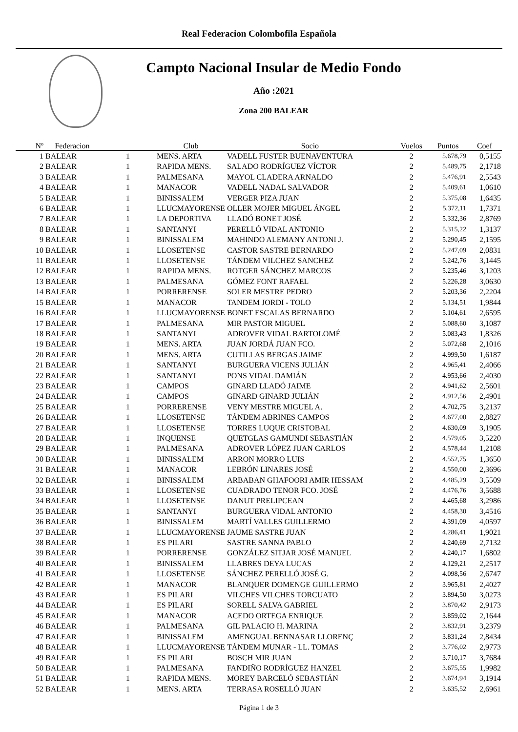Real Federacion Colombofila Española
Campto Nacional Insular de Medio Fondo
Año :2021
Zona 200 BALEAR
| Nº | Federacion | | Club | Socio | Vuelos | Puntos | Coef |
| --- | --- | --- | --- | --- | --- | --- | --- |
| 1 | BALEAR | 1 | MENS. ARTA | VADELL FUSTER BUENAVENTURA | 2 | 5.678,79 | 0,5155 |
| 2 | BALEAR | 1 | RAPIDA MENS. | SALADO RODRÍGUEZ VÍCTOR | 2 | 5.489,75 | 2,1718 |
| 3 | BALEAR | 1 | PALMESANA | MAYOL CLADERA ARNALDO | 2 | 5.476,91 | 2,5543 |
| 4 | BALEAR | 1 | MANACOR | VADELL NADAL SALVADOR | 2 | 5.409,61 | 1,0610 |
| 5 | BALEAR | 1 | BINISSALEM | VERGER PIZA JUAN | 2 | 5.375,08 | 1,6435 |
| 6 | BALEAR | 1 | LLUCMAYORENSE | OLLER MOJER MIGUEL ÁNGEL | 2 | 5.372,11 | 1,7371 |
| 7 | BALEAR | 1 | LA DEPORTIVA | LLADÓ BONET JOSÉ | 2 | 5.332,36 | 2,8769 |
| 8 | BALEAR | 1 | SANTANYI | PERELLÓ VIDAL ANTONIO | 2 | 5.315,22 | 1,3137 |
| 9 | BALEAR | 1 | BINISSALEM | MAHINDO ALEMANY ANTONI J. | 2 | 5.290,45 | 2,1595 |
| 10 | BALEAR | 1 | LLOSETENSE | CASTOR SASTRE BERNARDO | 2 | 5.247,09 | 2,0831 |
| 11 | BALEAR | 1 | LLOSETENSE | TÁNDEM VILCHEZ SANCHEZ | 2 | 5.242,76 | 3,1445 |
| 12 | BALEAR | 1 | RAPIDA MENS. | ROTGER SÁNCHEZ MARCOS | 2 | 5.235,46 | 3,1203 |
| 13 | BALEAR | 1 | PALMESANA | GÓMEZ FONT RAFAEL | 2 | 5.226,28 | 3,0630 |
| 14 | BALEAR | 1 | PORRERENSE | SOLER MESTRE PEDRO | 2 | 5.203,36 | 2,2204 |
| 15 | BALEAR | 1 | MANACOR | TANDEM JORDI - TOLO | 2 | 5.134,51 | 1,9844 |
| 16 | BALEAR | 1 | LLUCMAYORENSE | BONET ESCALAS BERNARDO | 2 | 5.104,61 | 2,6595 |
| 17 | BALEAR | 1 | PALMESANA | MIR PASTOR MIGUEL | 2 | 5.088,60 | 3,1087 |
| 18 | BALEAR | 1 | SANTANYI | ADROVER VIDAL BARTOLOMÉ | 2 | 5.083,43 | 1,8326 |
| 19 | BALEAR | 1 | MENS. ARTA | JUAN JORDÁ JUAN FCO. | 2 | 5.072,68 | 2,1016 |
| 20 | BALEAR | 1 | MENS. ARTA | CUTILLAS BERGAS JAIME | 2 | 4.999,50 | 1,6187 |
| 21 | BALEAR | 1 | SANTANYI | BURGUERA VICENS JULIÁN | 2 | 4.965,41 | 2,4066 |
| 22 | BALEAR | 1 | SANTANYI | PONS VIDAL DAMIÁN | 2 | 4.953,66 | 2,4030 |
| 23 | BALEAR | 1 | CAMPOS | GINARD LLADÓ JAIME | 2 | 4.941,62 | 2,5601 |
| 24 | BALEAR | 1 | CAMPOS | GINARD GINARD JULIÁN | 2 | 4.912,56 | 2,4901 |
| 25 | BALEAR | 1 | PORRERENSE | VENY MESTRE MIGUEL A. | 2 | 4.702,75 | 3,2137 |
| 26 | BALEAR | 1 | LLOSETENSE | TÁNDEM ABRINES CAMPOS | 2 | 4.677,00 | 2,8827 |
| 27 | BALEAR | 1 | LLOSETENSE | TORRES LUQUE CRISTOBAL | 2 | 4.630,09 | 3,1905 |
| 28 | BALEAR | 1 | INQUENSE | QUETGLAS GAMUNDI SEBASTIÁN | 2 | 4.579,05 | 3,5220 |
| 29 | BALEAR | 1 | PALMESANA | ADROVER LÓPEZ JUAN CARLOS | 2 | 4.578,44 | 1,2108 |
| 30 | BALEAR | 1 | BINISSALEM | ARRON MORRO LUIS | 2 | 4.552,75 | 1,3650 |
| 31 | BALEAR | 1 | MANACOR | LEBRÓN LINARES JOSÉ | 2 | 4.550,00 | 2,3696 |
| 32 | BALEAR | 1 | BINISSALEM | ARBABAN GHAFOORI AMIR HESSAM | 2 | 4.485,29 | 3,5509 |
| 33 | BALEAR | 1 | LLOSETENSE | CUADRADO TENOR FCO. JOSÉ | 2 | 4.476,76 | 3,5688 |
| 34 | BALEAR | 1 | LLOSETENSE | DANUT PRELIPCEAN | 2 | 4.465,68 | 3,2986 |
| 35 | BALEAR | 1 | SANTANYI | BURGUERA VIDAL ANTONIO | 2 | 4.458,30 | 3,4516 |
| 36 | BALEAR | 1 | BINISSALEM | MARTÍ VALLES GUILLERMO | 2 | 4.391,09 | 4,0597 |
| 37 | BALEAR | 1 | LLUCMAYORENSE | JAUME SASTRE JUAN | 2 | 4.286,41 | 1,9021 |
| 38 | BALEAR | 1 | ES PILARI | SASTRE SANNA PABLO | 2 | 4.240,69 | 2,7132 |
| 39 | BALEAR | 1 | PORRERENSE | GONZÁLEZ SITJAR JOSÉ MANUEL | 2 | 4.240,17 | 1,6802 |
| 40 | BALEAR | 1 | BINISSALEM | LLABRES DEYA LUCAS | 2 | 4.129,21 | 2,2517 |
| 41 | BALEAR | 1 | LLOSETENSE | SÁNCHEZ PERELLÓ JOSÉ G. | 2 | 4.098,56 | 2,6747 |
| 42 | BALEAR | 1 | MANACOR | BLANQUER DOMENGE GUILLERMO | 2 | 3.965,81 | 2,4027 |
| 43 | BALEAR | 1 | ES PILARI | VILCHES VILCHES TORCUATO | 2 | 3.894,50 | 3,0273 |
| 44 | BALEAR | 1 | ES PILARI | SORELL SALVA GABRIEL | 2 | 3.870,42 | 2,9173 |
| 45 | BALEAR | 1 | MANACOR | ACEDO ORTEGA ENRIQUE | 2 | 3.859,02 | 2,1644 |
| 46 | BALEAR | 1 | PALMESANA | GIL PALACIO H. MARINA | 2 | 3.832,91 | 3,2379 |
| 47 | BALEAR | 1 | BINISSALEM | AMENGUAL BENNASAR LLORENÇ | 2 | 3.831,24 | 2,8434 |
| 48 | BALEAR | 1 | LLUCMAYORENSE | TÁNDEM MUNAR - LL. TOMAS | 2 | 3.776,02 | 2,9773 |
| 49 | BALEAR | 1 | ES PILARI | BOSCH MIR JUAN | 2 | 3.710,17 | 3,7684 |
| 50 | BALEAR | 1 | PALMESANA | FANDIÑO RODRÍGUEZ HANZEL | 2 | 3.675,55 | 1,9982 |
| 51 | BALEAR | 1 | RAPIDA MENS. | MOREY BARCELÓ SEBASTIÁN | 2 | 3.674,94 | 3,1914 |
| 52 | BALEAR | 1 | MENS. ARTA | TERRASA ROSELLÓ JUAN | 2 | 3.635,52 | 2,6961 |
Página 1 de 3